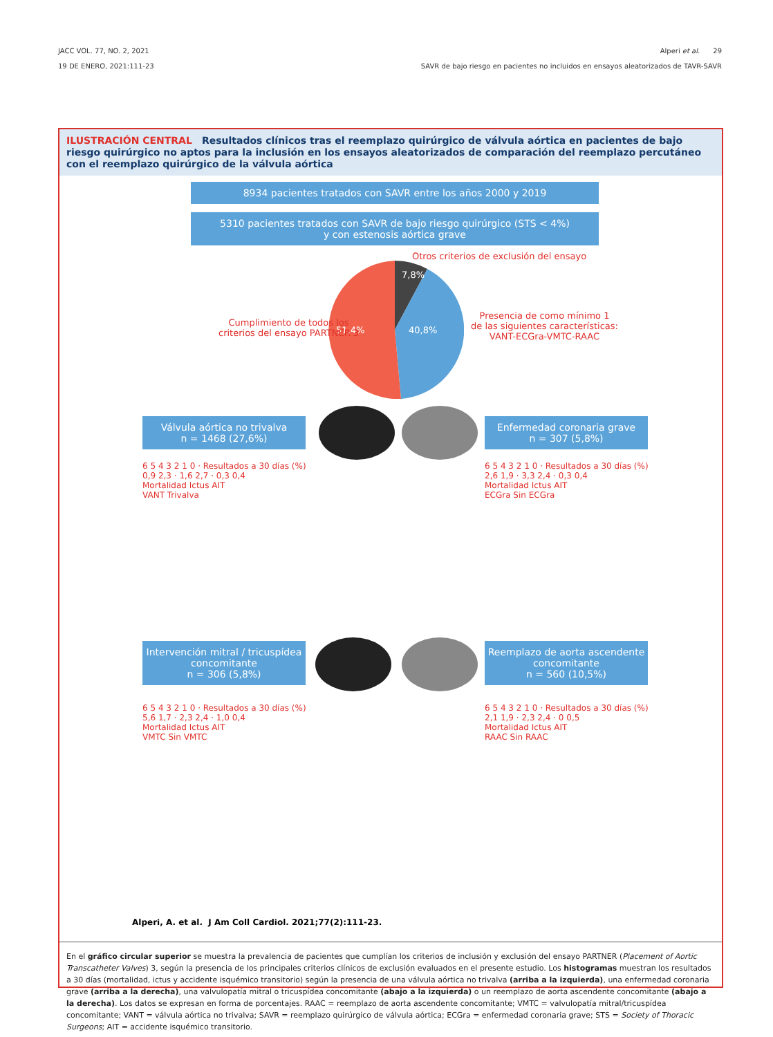JACC VOL. 77, NO. 2, 2021
19 DE ENERO, 2021:111-23
Alperi et al. 29
SAVR de bajo riesgo en pacientes no incluidos en ensayos aleatorizados de TAVR-SAVR
ILUSTRACIÓN CENTRAL Resultados clínicos tras el reemplazo quirúrgico de válvula aórtica en pacientes de bajo riesgo quirúrgico no aptos para la inclusión en los ensayos aleatorizados de comparación del reemplazo percutáneo con el reemplazo quirúrgico de la válvula aórtica
8934 pacientes tratados con SAVR entre los años 2000 y 2019
5310 pacientes tratados con SAVR de bajo riesgo quirúrgico (STS < 4%)
y con estenosis aórtica grave
Otros criterios de exclusión del ensayo
7,8%
40,8%
51,4%
Cumplimiento de todos los
criterios del ensayo PARTNER 3
Presencia de como mínimo 1
de las siguientes características:
VANT-ECGra-VMTC-RAAC
Válvula aórtica no trivalva
n = 1468 (27,6%)
Enfermedad coronaria grave
n = 307 (5,8%)
6 5 4 3 2 1 0 · Resultados a 30 días (%)
0,9 2,3 · 1,6 2,7 · 0,3 0,4
Mortalidad Ictus AIT
VANT Trivalva
6 5 4 3 2 1 0 · Resultados a 30 días (%)
2,6 1,9 · 3,3 2,4 · 0,3 0,4
Mortalidad Ictus AIT
ECGra Sin ECGra
Intervención mitral / tricuspídea
concomitante
n = 306 (5,8%)
Reemplazo de aorta ascendente
concomitante
n = 560 (10,5%)
6 5 4 3 2 1 0 · Resultados a 30 días (%)
5,6 1,7 · 2,3 2,4 · 1,0 0,4
Mortalidad Ictus AIT
VMTC Sin VMTC
6 5 4 3 2 1 0 · Resultados a 30 días (%)
2,1 1,9 · 2,3 2,4 · 0 0,5
Mortalidad Ictus AIT
RAAC Sin RAAC
Alperi, A. et al. J Am Coll Cardiol. 2021;77(2):111-23.
En el gráfico circular superior se muestra la prevalencia de pacientes que cumplían los criterios de inclusión y exclusión del ensayo PARTNER (Placement of Aortic Transcatheter Valves) 3, según la presencia de los principales criterios clínicos de exclusión evaluados en el presente estudio. Los histogramas muestran los resultados a 30 días (mortalidad, ictus y accidente isquémico transitorio) según la presencia de una válvula aórtica no trivalva (arriba a la izquierda), una enfermedad coronaria grave (arriba a la derecha), una valvulopatía mitral o tricuspídea concomitante (abajo a la izquierda) o un reemplazo de aorta ascendente concomitante (abajo a la derecha). Los datos se expresan en forma de porcentajes. RAAC = reemplazo de aorta ascendente concomitante; VMTC = valvulopatía mitral/tricuspídea concomitante; VANT = válvula aórtica no trivalva; SAVR = reemplazo quirúrgico de válvula aórtica; ECGra = enfermedad coronaria grave; STS = Society of Thoracic Surgeons; AIT = accidente isquémico transitorio.